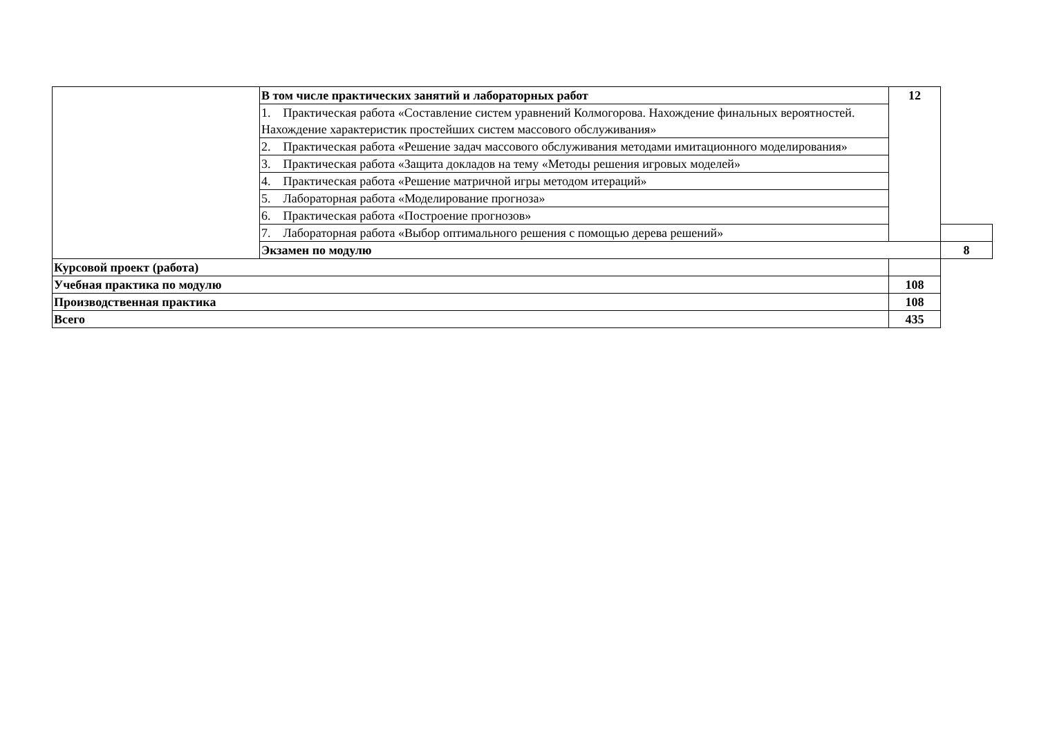| | В том числе практических занятий и лабораторных работ | 12 | |
| | 1. Практическая работа «Составление систем уравнений Колмогорова. Нахождение финальных вероятностей. Нахождение характеристик простейших систем массового обслуживания» | | |
| | 2. Практическая работа «Решение задач массового обслуживания методами имитационного моделирования» | | |
| | 3. Практическая работа «Защита докладов на тему «Методы решения игровых моделей» | | |
| | 4. Практическая работа «Решение матричной игры методом итераций» | | |
| | 5. Лабораторная работа «Моделирование прогноза» | | |
| | 6. Практическая работа «Построение прогнозов» | | |
| | 7. Лабораторная работа «Выбор оптимального решения с помощью дерева решений» | | |
| | Экзамен по модулю | | 8 |
| Курсовой проект (работа) | | | |
| Учебная практика по модулю | | 108 | |
| Производственная практика | | 108 | |
| Всего | | 435 | |